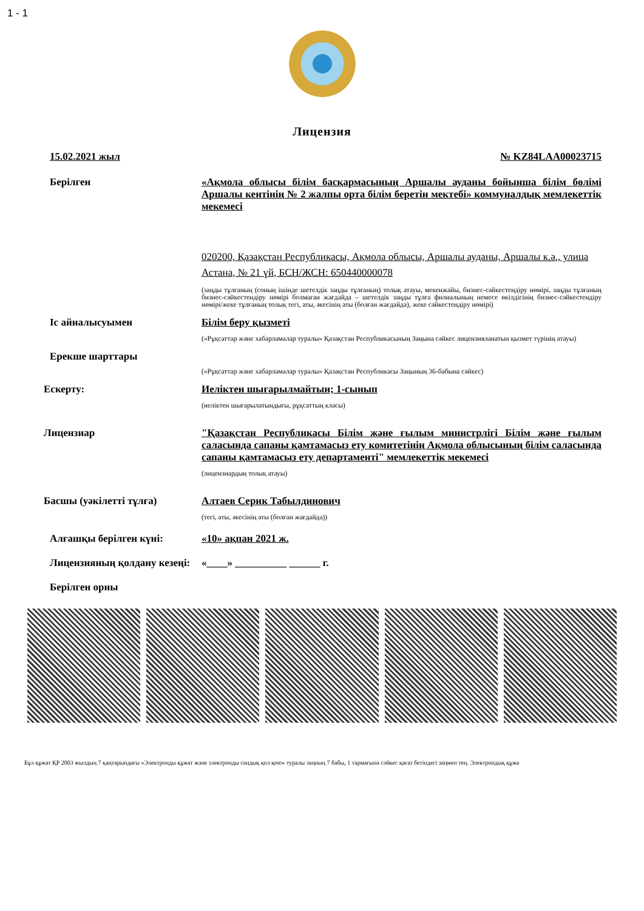1 - 1
Лицензия
15.02.2021 жыл № KZ84LAA00023715
Берілген «Ақмола облысы білім басқармасының Аршалы ауданы бойынша білім бөлімі Аршалы кентінің № 2 жалпы орта білім беретін мектебі» коммуналдық мемлекеттік мекемесі
020200, Қазақстан Республикасы, Ақмола облысы, Аршалы ауданы, Аршалы к.ә., улица Астана, № 21 үй, БСН/ЖСН: 650440000078
(заңды тұлғаның (соның ішінде шетелдік заңды тұлғаның) толық атауы, мекенжайы, бизнес-сәйкестендіру нөмірі, заңды тұлғаның бизнес-сәйкестендіру нөмірі болмаған жағдайда – шетелдік заңды тұлға филиалының немесе өкілдігінің бизнес-сәйкестендіру нөмірі/жеке тұлғаның толық тегі, аты, әкесінің аты (болған жағдайда), жеке сәйкестендіру нөмірі)
Іс айналысуымен Білім беру қызметі
(«Рұқсаттар және хабарламалар туралы» Қазақстан Республикасының Заңына сәйкес лицензияланатын қызмет түрінің атауы)
Ерекше шарттары
(«Рұқсаттар және хабарламалар туралы» Қазақстан Республикасы Заңының 36-бабына сәйкес)
Ескерту: Иеліктен шығарылмайтын; 1-сынып
(иеліктен шығарылатындығы, рұқсаттың класы)
Лицензиар "Қазақстан Республикасы Білім және ғылым министрлігі Білім және ғылым саласында сапаны қамтамасыз ету комитетінің Ақмола облысының білім саласында сапаны қамтамасыз ету департаменті" мемлекеттік мекемесі
(лицензиардың толық атауы)
Басшы (уәкілетті тұлға) Алтаев Серик Табылдинович
(тегі, аты, әкесінің аты (болған жағдайда))
Алғашқы берілген күні: «10» ақпан 2021 ж.
Лицензияның қолдану кезеңі:
«____» __________ ______ г.
Берілген орны
Бұл құжат ҚР 2003 жылдың 7 қаңтарындағы «Электронды құжат және электронды сандық қол қою» туралы заңның 7 бабы, 1 тармағына сәйкес қағаз бетіндегі заңмен тең. Электрондық құжа